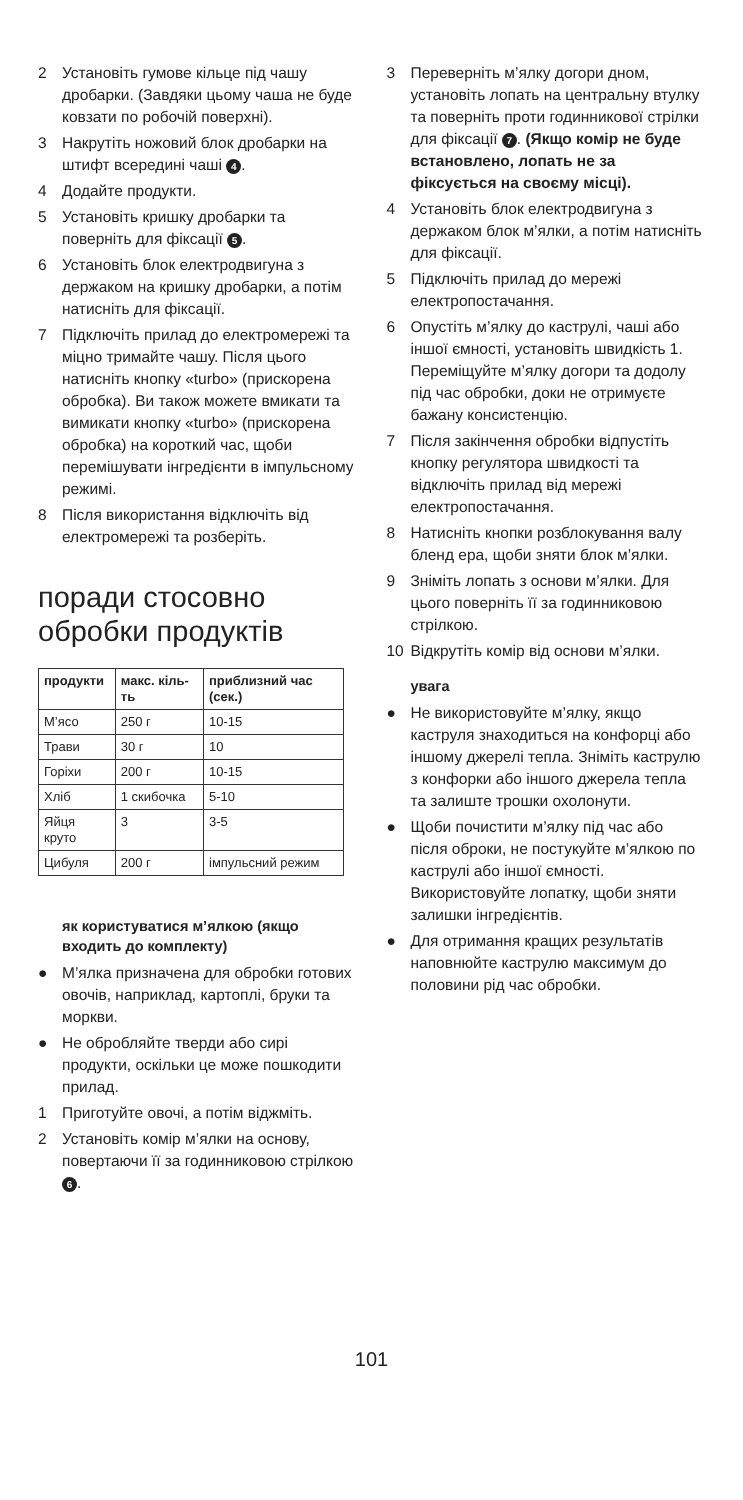2 Установіть гумове кільце під чашу дробарки. (Завдяки цьому чаша не буде ковзати по робочій поверхні).
3 Накрутіть ножовий блок дробарки на штифт всередині чаші 4.
4 Додайте продукти.
5 Установіть кришку дробарки та поверніть для фіксації 5.
6 Установіть блок електродвигуна з держаком на кришку дробарки, а потім натисніть для фіксації.
7 Підключіть прилад до електромережі та міцно тримайте чашу. Після цього натисніть кнопку «turbo» (прискорена обробка). Ви також можете вмикати та вимикати кнопку «turbo» (прискорена обробка) на короткий час, щоби перемішувати інгредієнти в імпульсному режимі.
8 Після використання відключіть від електромережі та розберіть.
поради стосовно обробки продуктів
| продукти | макс. кіль-ть | приблизний час (сек.) |
| --- | --- | --- |
| М’ясо | 250 г | 10-15 |
| Трави | 30 г | 10 |
| Горіхи | 200 г | 10-15 |
| Хліб | 1 скибочка | 5-10 |
| Яйця круто | 3 | 3-5 |
| Цибуля | 200 г | імпульсний режим |
як користуватися м’ялкою (якщо входить до комплекту)
● М’ялка призначена для обробки готових овочів, наприклад, картоплі, бруки та моркви.
● Не обробляйте тверди або сирі продукти, оскільки це може пошкодити прилад.
1 Приготуйте овочі, а потім віджміть.
2 Установіть комір м’ялки на основу, повертаючи її за годинниковою стрілкою 6.
3 Переверніть м’ялку догори дном, установіть лопать на центральну втулку та поверніть проти годинникової стрілки для фіксації 7. (Якщо комір не буде встановлено, лопать не за фіксується на своєму місці).
4 Установіть блок електродвигуна з держаком блок м’ялки, а потім натисніть для фіксації.
5 Підключіть прилад до мережі електропостачання.
6 Опустіть м’ялку до каструлі, чаші або іншої ємності, установіть швидкість 1. Переміщуйте м’ялку догори та додолу під час обробки, доки не отримуєте бажану консистенцію.
7 Після закінчення обробки відпустіть кнопку регулятора швидкості та відключіть прилад від мережі електропостачання.
8 Натисніть кнопки розблокування валу бленд ера, щоби зняти блок м’ялки.
9 Зніміть лопать з основи м’ялки. Для цього поверніть її за годинниковою стрілкою.
10 Відкрутіть комір від основи м’ялки.
увага
● Не використовуйте м’ялку, якщо каструля знаходиться на конфорці або іншому джерелі тепла. Зніміть каструлю з конфорки або іншого джерела тепла та залиште трошки охолонути.
● Щоби почистити м’ялку під час або після оброки, не постукуйте м’ялкою по каструлі або іншої ємності. Використовуйте лопатку, щоби зняти залишки інгредієнтів.
● Для отримання кращих результатів наповнюйте каструлю максимум до половини рід час обробки.
101